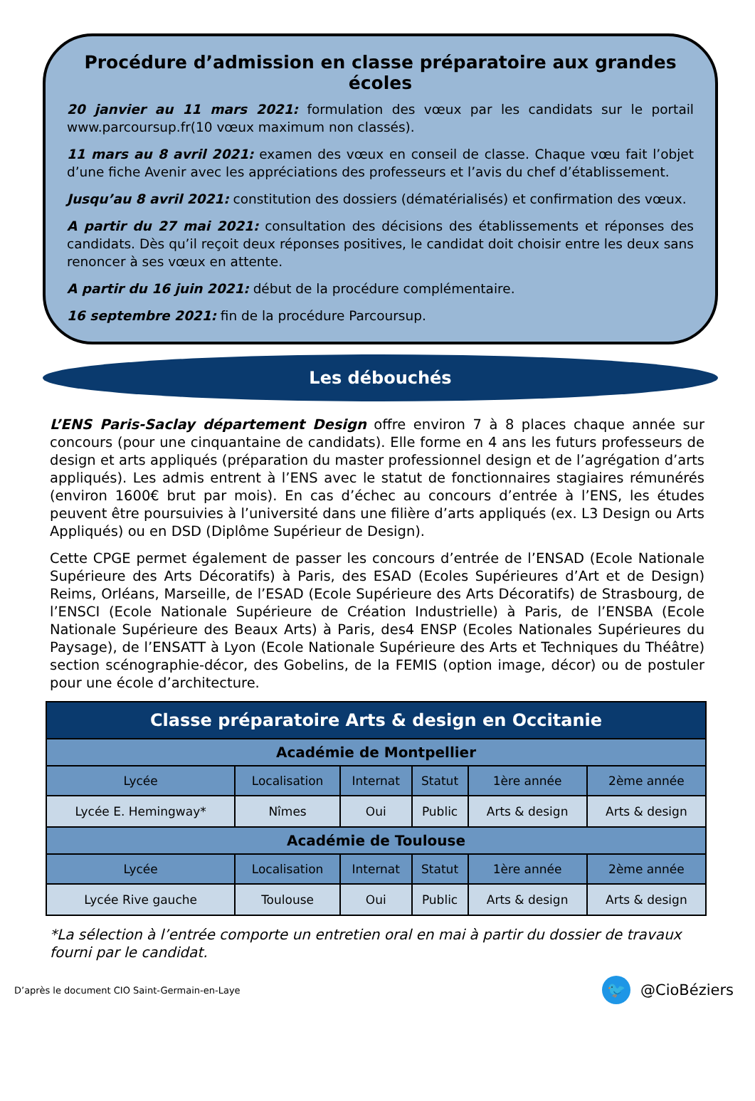Procédure d’admission en classe préparatoire aux grandes écoles
20 janvier au 11 mars 2021: formulation des vœux par les candidats sur le portail www.parcoursup.fr(10 vœux maximum non classés).
11 mars au 8 avril 2021: examen des vœux en conseil de classe. Chaque vœu fait l’objet d’une fiche Avenir avec les appréciations des professeurs et l’avis du chef d’établissement.
Jusqu’au 8 avril 2021: constitution des dossiers (dématérialisés) et confirmation des vœux.
A partir du 27 mai 2021: consultation des décisions des établissements et réponses des candidats. Dès qu’il reçoit deux réponses positives, le candidat doit choisir entre les deux sans renoncer à ses vœux en attente.
A partir du 16 juin 2021: début de la procédure complémentaire.
16 septembre 2021: fin de la procédure Parcoursup.
Les débouchés
L’ENS Paris-Saclay département Design offre environ 7 à 8 places chaque année sur concours (pour une cinquantaine de candidats). Elle forme en 4 ans les futurs professeurs de design et arts appliqués (préparation du master professionnel design et de l’agrégation d’arts appliqués). Les admis entrent à l’ENS avec le statut de fonctionnaires stagiaires rémunérés (environ 1600€ brut par mois). En cas d’échec au concours d’entrée à l’ENS, les études peuvent être poursuivies à l’université dans une filière d’arts appliqués (ex. L3 Design ou Arts Appliqués) ou en DSD (Diplôme Supérieur de Design).
Cette CPGE permet également de passer les concours d’entrée de l’ENSAD (Ecole Nationale Supérieure des Arts Décoratifs) à Paris, des ESAD (Ecoles Supérieures d’Art et de Design) Reims, Orléans, Marseille, de l’ESAD (Ecole Supérieure des Arts Décoratifs) de Strasbourg, de l’ENSCI (Ecole Nationale Supérieure de Création Industrielle) à Paris, de l’ENSBA (Ecole Nationale Supérieure des Beaux Arts) à Paris, des4 ENSP (Ecoles Nationales Supérieures du Paysage), de l’ENSATT à Lyon (Ecole Nationale Supérieure des Arts et Techniques du Théâtre) section scénographie-décor, des Gobelins, de la FEMIS (option image, décor) ou de postuler pour une école d’architecture.
| Classe préparatoire Arts & design en Occitanie | | | | | |
| --- | --- | --- | --- | --- | --- |
| Académie de Montpellier | | | | | |
| Lycée | Localisation | Internat | Statut | 1ère année | 2ème année |
| Lycée E. Hemingway* | Nîmes | Oui | Public | Arts & design | Arts & design |
| Académie de Toulouse | | | | | |
| Lycée | Localisation | Internat | Statut | 1ère année | 2ème année |
| Lycée Rive gauche | Toulouse | Oui | Public | Arts & design | Arts & design |
*La sélection à l’entrée comporte un entretien oral en mai à partir du dossier de travaux fourni par le candidat.
D’après le document CIO Saint-Germain-en-Laye 🐦 @CioBéziers